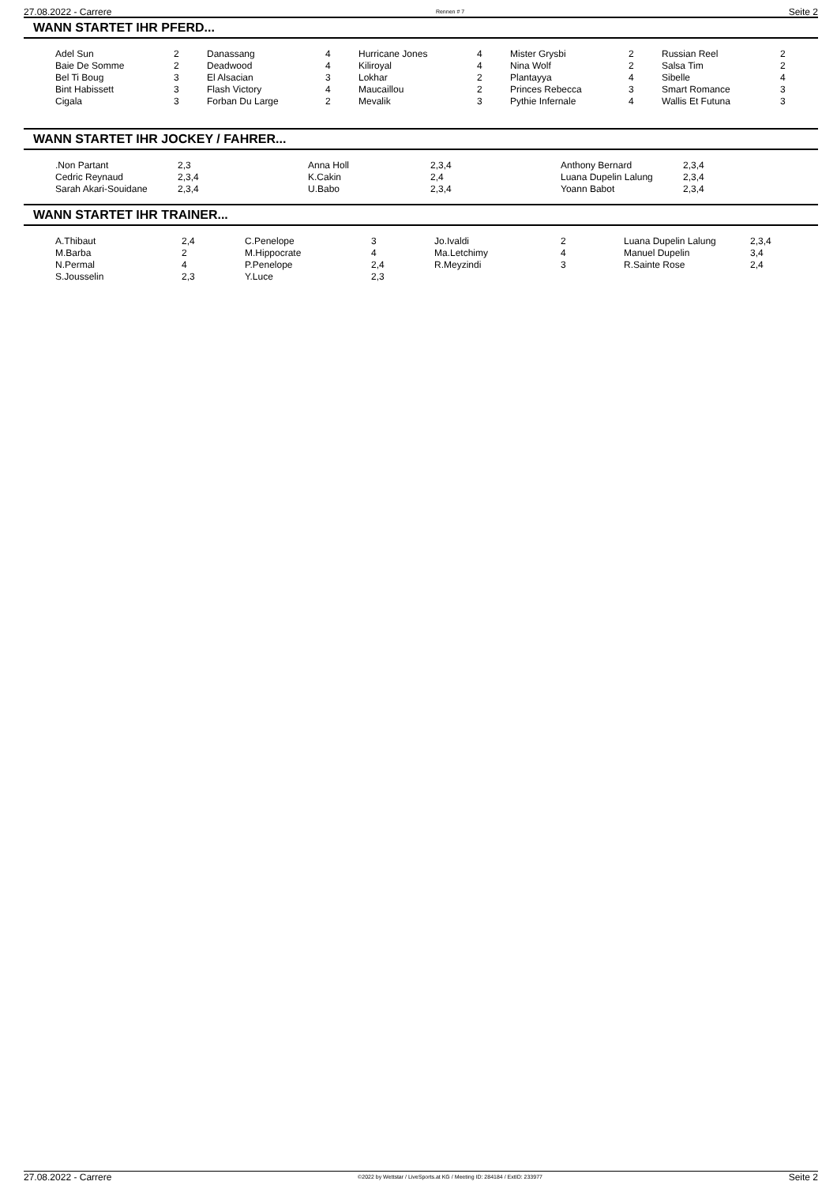27.08.2022 - Carrere Rennen # 7 Seite 2
WANN STARTET IHR PFERD...
| Adel Sun | 2 | Danassang | 4 | Hurricane Jones | 4 | Mister Grysbi | 2 | Russian Reel | 2 |
| Baie De Somme | 2 | Deadwood | 4 | Kiliroyal | 4 | Nina Wolf | 2 | Salsa Tim | 2 |
| Bel Ti Boug | 3 | El Alsacian | 3 | Lokhar | 2 | Plantayya | 4 | Sibelle | 4 |
| Bint Habissett | 3 | Flash Victory | 4 | Maucaillou | 2 | Princes Rebecca | 3 | Smart Romance | 3 |
| Cigala | 3 | Forban Du Large | 2 | Mevalik | 3 | Pythie Infernale | 4 | Wallis Et Futuna | 3 |
WANN STARTET IHR JOCKEY / FAHRER...
| .Non Partant | 2,3 | Anna Holl | 2,3,4 | Anthony Bernard | 2,3,4 |
| Cedric Reynaud | 2,3,4 | K.Cakin | 2,4 | Luana Dupelin Lalung | 2,3,4 |
| Sarah Akari-Souidane | 2,3,4 | U.Babo | 2,3,4 | Yoann Babot | 2,3,4 |
WANN STARTET IHR TRAINER...
| A.Thibaut | 2,4 | C.Penelope | 3 | Jo.Ivaldi | 2 | Luana Dupelin Lalung | 2,3,4 |
| M.Barba | 2 | M.Hippocrate | 4 | Ma.Letchimy | 4 | Manuel Dupelin | 3,4 |
| N.Permal | 4 | P.Penelope | 2,4 | R.Meyzindi | 3 | R.Sainte Rose | 2,4 |
| S.Jousselin | 2,3 | Y.Luce | 2,3 | | | | |
27.08.2022 - Carrere ©2022 by Wettstar / LiveSports.at KG / Meeting ID: 284184 / ExtID: 233977 Seite 2